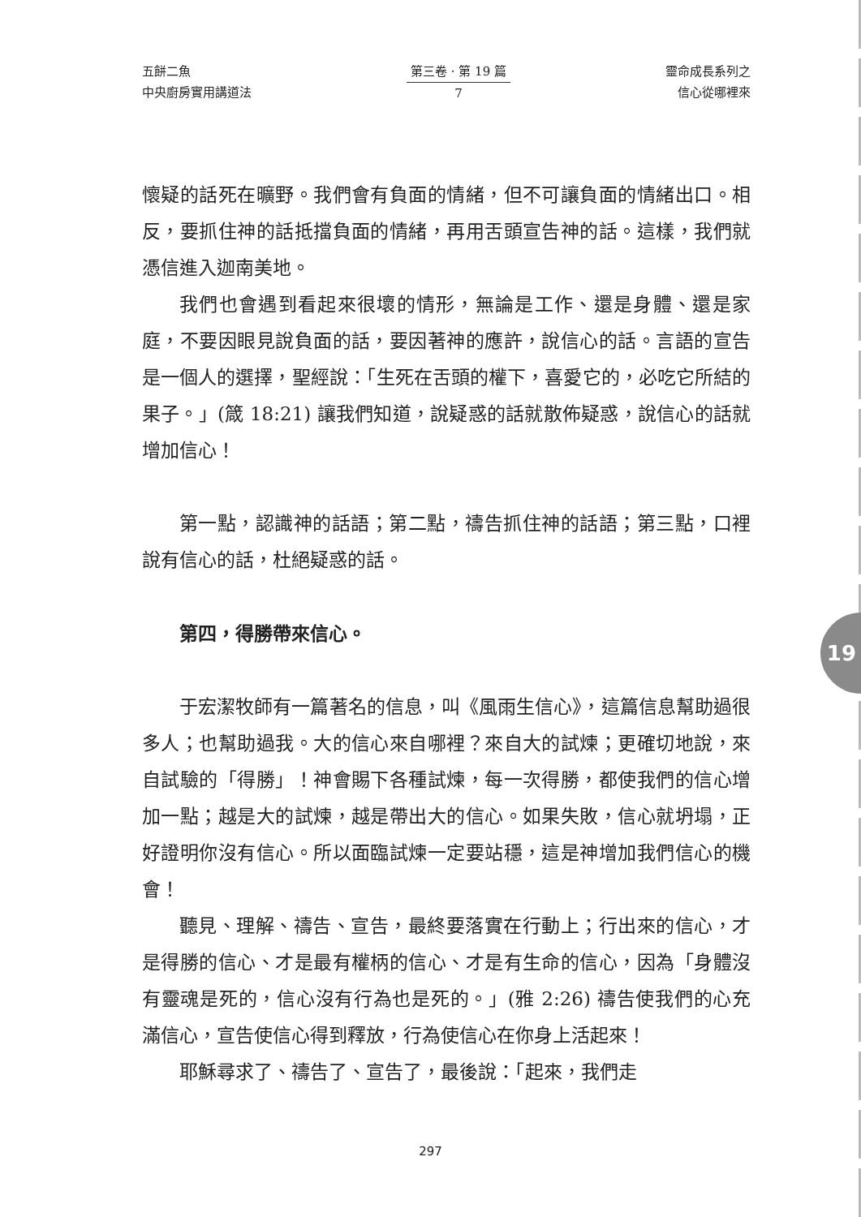五餅二魚
中央廚房實用講道法
第三卷 · 第 19 篇
7
靈命成長系列之
信心從哪裡來
懷疑的話死在曠野。我們會有負面的情緒，但不可讓負面的情緒出口。相反，要抓住神的話抵擋負面的情緒，再用舌頭宣告神的話。這樣，我們就憑信進入迦南美地。
我們也會遇到看起來很壞的情形，無論是工作、還是身體、還是家庭，不要因眼見說負面的話，要因著神的應許，說信心的話。言語的宣告是一個人的選擇，聖經說：「生死在舌頭的權下，喜愛它的，必吃它所結的果子。」(箴 18:21) 讓我們知道，說疑惑的話就散佈疑惑，說信心的話就增加信心！
第一點，認識神的話語；第二點，禱告抓住神的話語；第三點，口裡說有信心的話，杜絕疑惑的話。
第四，得勝帶來信心。
于宏潔牧師有一篇著名的信息，叫《風雨生信心》，這篇信息幫助過很多人；也幫助過我。大的信心來自哪裡？來自大的試煉；更確切地說，來自試驗的「得勝」！神會賜下各種試煉，每一次得勝，都使我們的信心增加一點；越是大的試煉，越是帶出大的信心。如果失敗，信心就坍塌，正好證明你沒有信心。所以面臨試煉一定要站穩，這是神增加我們信心的機會！
聽見、理解、禱告、宣告，最終要落實在行動上；行出來的信心，才是得勝的信心、才是最有權柄的信心、才是有生命的信心，因為「身體沒有靈魂是死的，信心沒有行為也是死的。」(雅 2:26) 禱告使我們的心充滿信心，宣告使信心得到釋放，行為使信心在你身上活起來！
耶穌尋求了、禱告了、宣告了，最後說：「起來，我們走
19
297